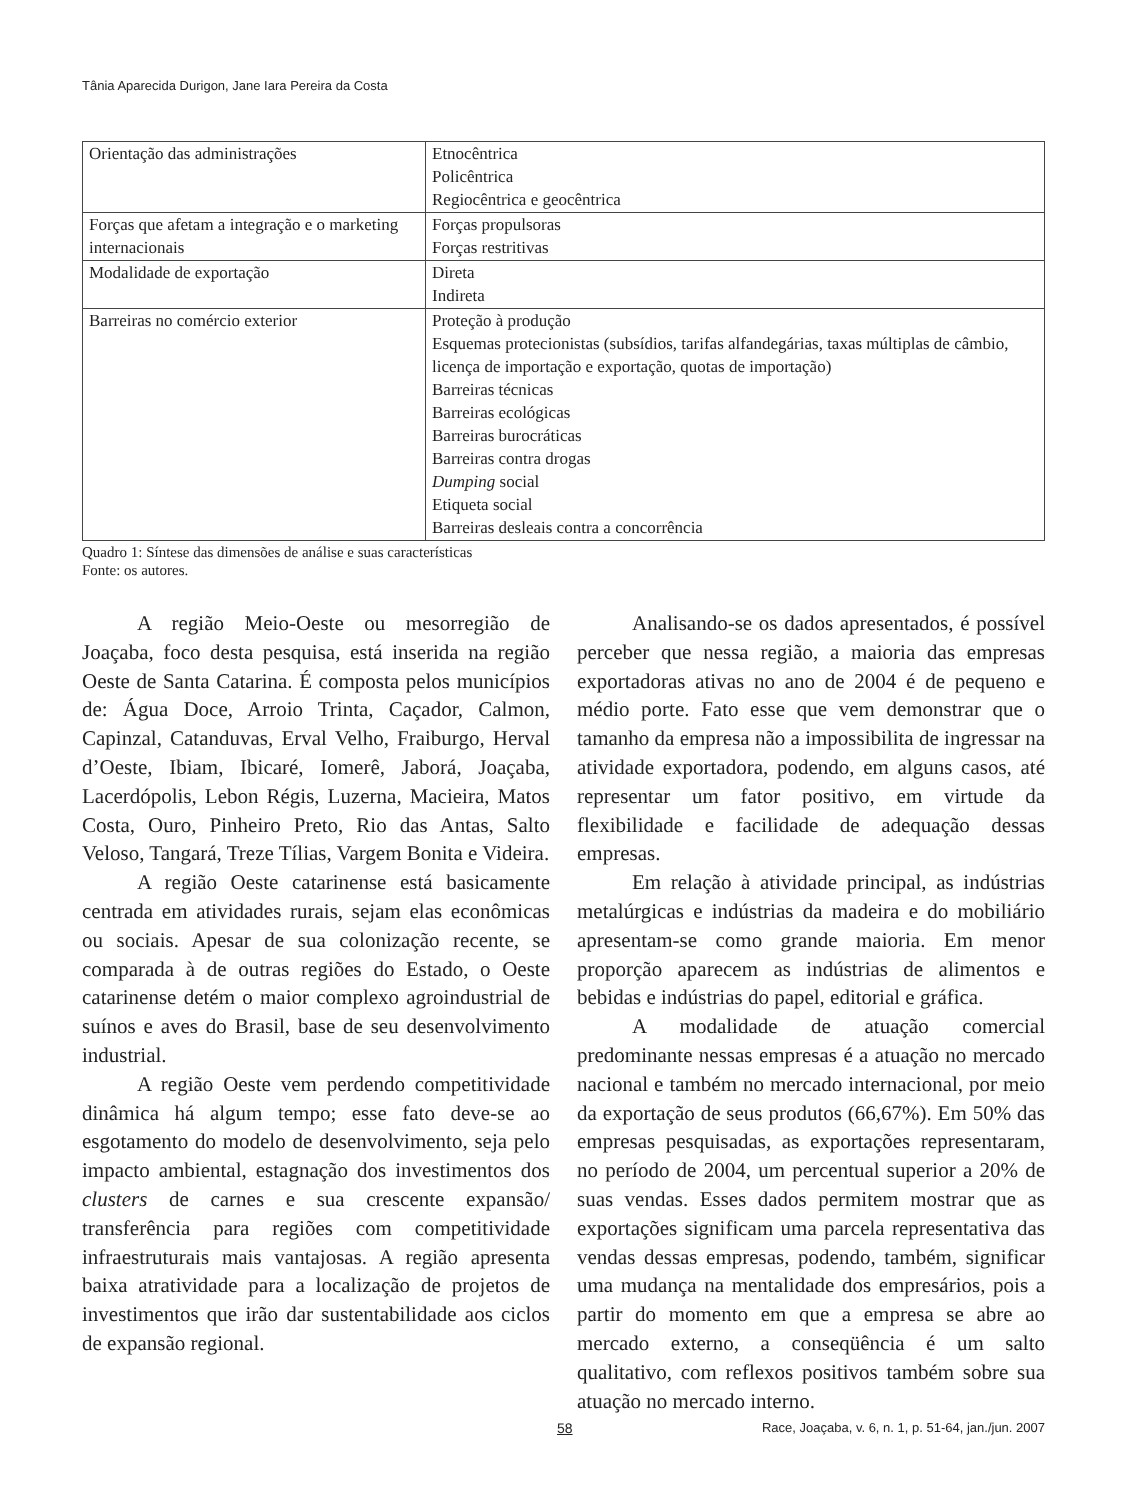Tânia Aparecida Durigon, Jane Iara Pereira da Costa
| Orientação das administrações | Etnocêntrica Policêntrica Regiocêntrica e geocêntrica |
| Forças que afetam a integração e o marketing internacionais | Forças propulsoras Forças restritivas |
| Modalidade de exportação | Direta Indireta |
| Barreiras no comércio exterior | Proteção à produção Esquemas protecionistas (subsídios, tarifas alfandegárias, taxas múltiplas de câmbio, licença de importação e exportação, quotas de importação) Barreiras técnicas Barreiras ecológicas Barreiras burocráticas Barreiras contra drogas Dumping social Etiqueta social Barreiras desleais contra a concorrência |
Quadro 1: Síntese das dimensões de análise e suas características
Fonte: os autores.
A região Meio-Oeste ou mesorregião de Joaçaba, foco desta pesquisa, está inserida na região Oeste de Santa Catarina. É composta pelos municípios de: Água Doce, Arroio Trinta, Caçador, Calmon, Capinzal, Catanduvas, Erval Velho, Fraiburgo, Herval d’Oeste, Ibiam, Ibicaré, Iomerê, Jaborá, Joaçaba, Lacerdópolis, Lebon Régis, Luzerna, Macieira, Matos Costa, Ouro, Pinheiro Preto, Rio das Antas, Salto Veloso, Tangará, Treze Tílias, Vargem Bonita e Videira.
A região Oeste catarinense está basicamente centrada em atividades rurais, sejam elas econômicas ou sociais. Apesar de sua colonização recente, se comparada à de outras regiões do Estado, o Oeste catarinense detém o maior complexo agroindustrial de suínos e aves do Brasil, base de seu desenvolvimento industrial.
A região Oeste vem perdendo competitividade dinâmica há algum tempo; esse fato deve-se ao esgotamento do modelo de desenvolvimento, seja pelo impacto ambiental, estagnação dos investimentos dos clusters de carnes e sua crescente expansão/ transferência para regiões com competitividade infraestruturais mais vantajosas. A região apresenta baixa atratividade para a localização de projetos de investimentos que irão dar sustentabilidade aos ciclos de expansão regional.
Analisando-se os dados apresentados, é possível perceber que nessa região, a maioria das empresas exportadoras ativas no ano de 2004 é de pequeno e médio porte. Fato esse que vem demonstrar que o tamanho da empresa não a impossibilita de ingressar na atividade exportadora, podendo, em alguns casos, até representar um fator positivo, em virtude da flexibilidade e facilidade de adequação dessas empresas.
Em relação à atividade principal, as indústrias metalúrgicas e indústrias da madeira e do mobiliário apresentam-se como grande maioria. Em menor proporção aparecem as indústrias de alimentos e bebidas e indústrias do papel, editorial e gráfica.
A modalidade de atuação comercial predominante nessas empresas é a atuação no mercado nacional e também no mercado internacional, por meio da exportação de seus produtos (66,67%). Em 50% das empresas pesquisadas, as exportações representaram, no período de 2004, um percentual superior a 20% de suas vendas. Esses dados permitem mostrar que as exportações significam uma parcela representativa das vendas dessas empresas, podendo, também, significar uma mudança na mentalidade dos empresários, pois a partir do momento em que a empresa se abre ao mercado externo, a conseqüência é um salto qualitativo, com reflexos positivos também sobre sua atuação no mercado interno.
58 Race, Joaçaba, v. 6, n. 1, p. 51-64, jan./jun. 2007